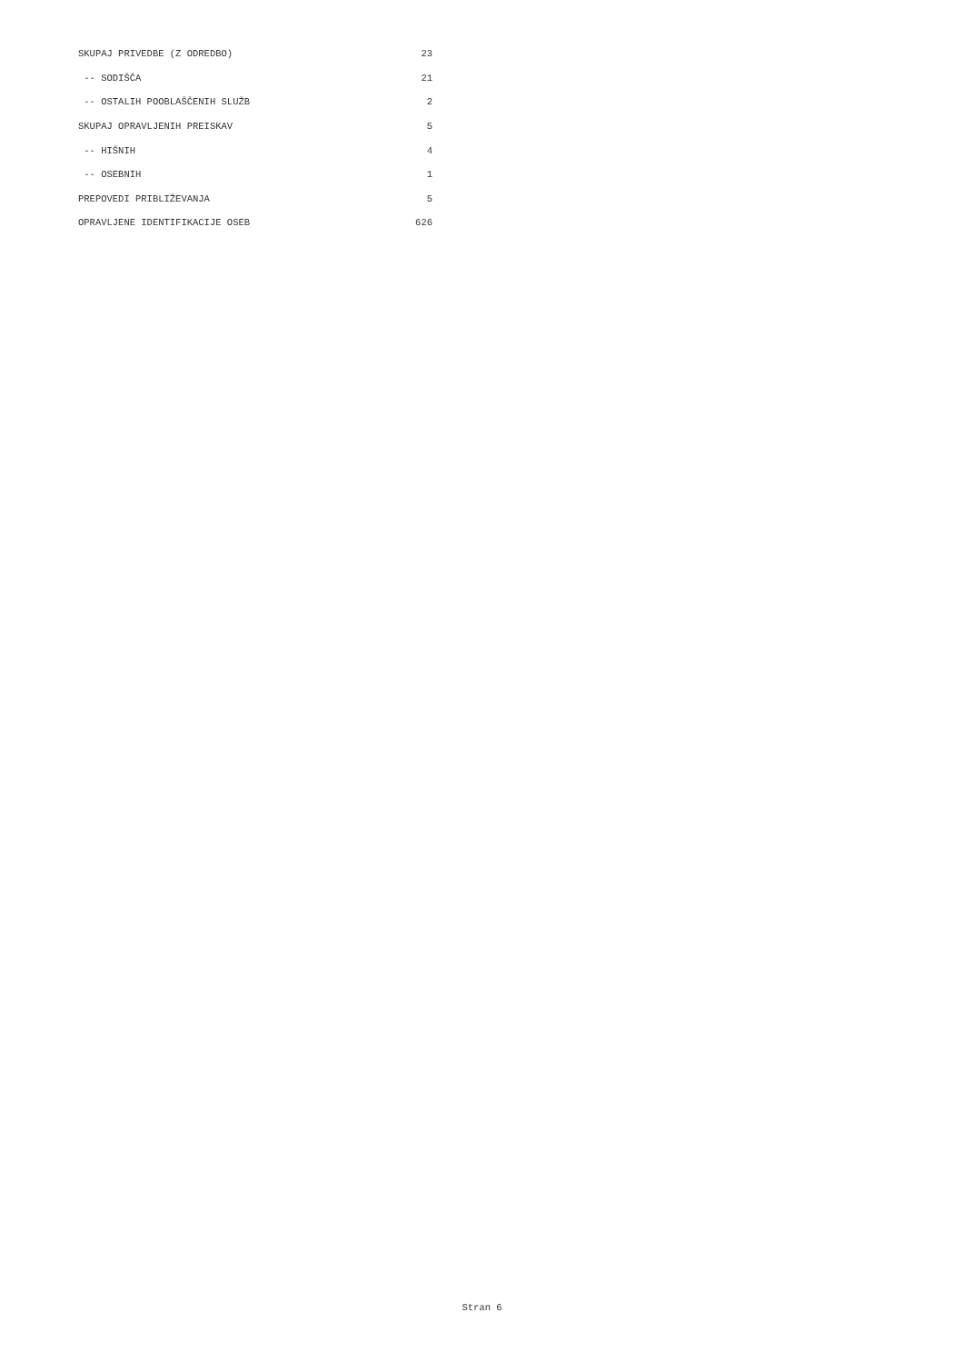| SKUPAJ PRIVEDBE (Z ODREDBO) | 23 |
| -- SODIŠČA | 21 |
| -- OSTALIH POOBLAŠČENIH SLUŽB | 2 |
| SKUPAJ OPRAVLJENIH PREISKAV | 5 |
| -- HIŠNIH | 4 |
| -- OSEBNIH | 1 |
| PREPOVEDI PRIBLIŽEVANJA | 5 |
| OPRAVLJENE IDENTIFIKACIJE OSEB | 626 |
Stran 6